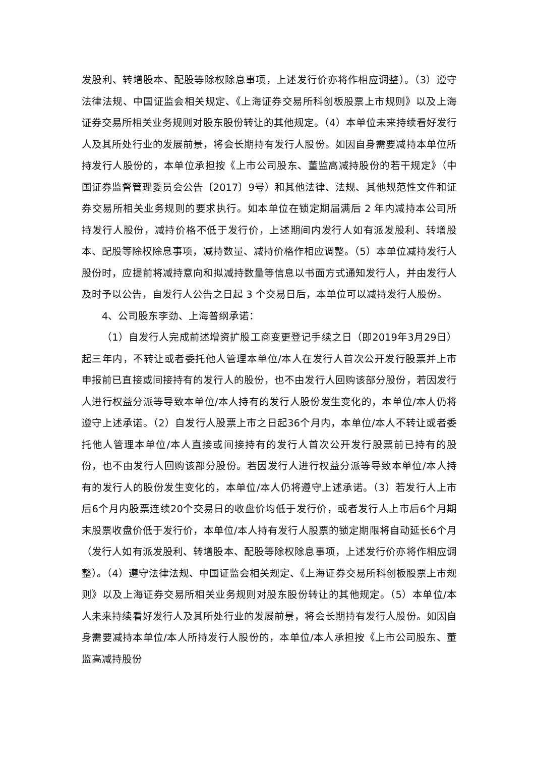发股利、转增股本、配股等除权除息事项，上述发行价亦将作相应调整）。（3）遵守法律法规、中国证监会相关规定、《上海证券交易所科创板股票上市规则》以及上海证券交易所相关业务规则对股东股份转让的其他规定。（4）本单位未来持续看好发行人及其所处行业的发展前景，将会长期持有发行人股份。如因自身需要减持本单位所持发行人股份的，本单位承担按《上市公司股东、董监高减持股份的若干规定》（中国证券监督管理委员会公告〔2017〕9号）和其他法律、法规、其他规范性文件和证券交易所相关业务规则的要求执行。如本单位在锁定期届满后 2 年内减持本公司所持发行人股份，减持价格不低于发行价，上述期间内发行人如有派发股利、转增股本、配股等除权除息事项，减持数量、减持价格作相应调整。（5）本单位减持发行人股份时，应提前将减持意向和拟减持数量等信息以书面方式通知发行人，并由发行人及时予以公告，自发行人公告之日起 3 个交易日后，本单位可以减持发行人股份。
4、公司股东李劲、上海普纲承诺：
（1）自发行人完成前述增资扩股工商变更登记手续之日（即2019年3月29日）起三年内，不转让或者委托他人管理本单位/本人在发行人首次公开发行股票并上市申报前已直接或间接持有的发行人的股份，也不由发行人回购该部分股份，若因发行人进行权益分派等导致本单位/本人持有的发行人股份发生变化的，本单位/本人仍将遵守上述承诺。（2）自发行人股票上市之日起36个月内，本单位/本人不转让或者委托他人管理本单位/本人直接或间接持有的发行人首次公开发行股票前已持有的股份，也不由发行人回购该部分股份。若因发行人进行权益分派等导致本单位/本人持有的发行人的股份发生变化的，本单位/本人仍将遵守上述承诺。（3）若发行人上市后6个月内股票连续20个交易日的收盘价均低于发行价，或者发行人上市后6个月期末股票收盘价低于发行价，本单位/本人持有发行人股票的锁定期限将自动延长6个月（发行人如有派发股利、转增股本、配股等除权除息事项，上述发行价亦将作相应调整）。（4）遵守法律法规、中国证监会相关规定、《上海证券交易所科创板股票上市规则》以及上海证券交易所相关业务规则对股东股份转让的其他规定。（5）本单位/本人未来持续看好发行人及其所处行业的发展前景，将会长期持有发行人股份。如因自身需要减持本单位/本人所持发行人股份的，本单位/本人承担按《上市公司股东、董监高减持股份